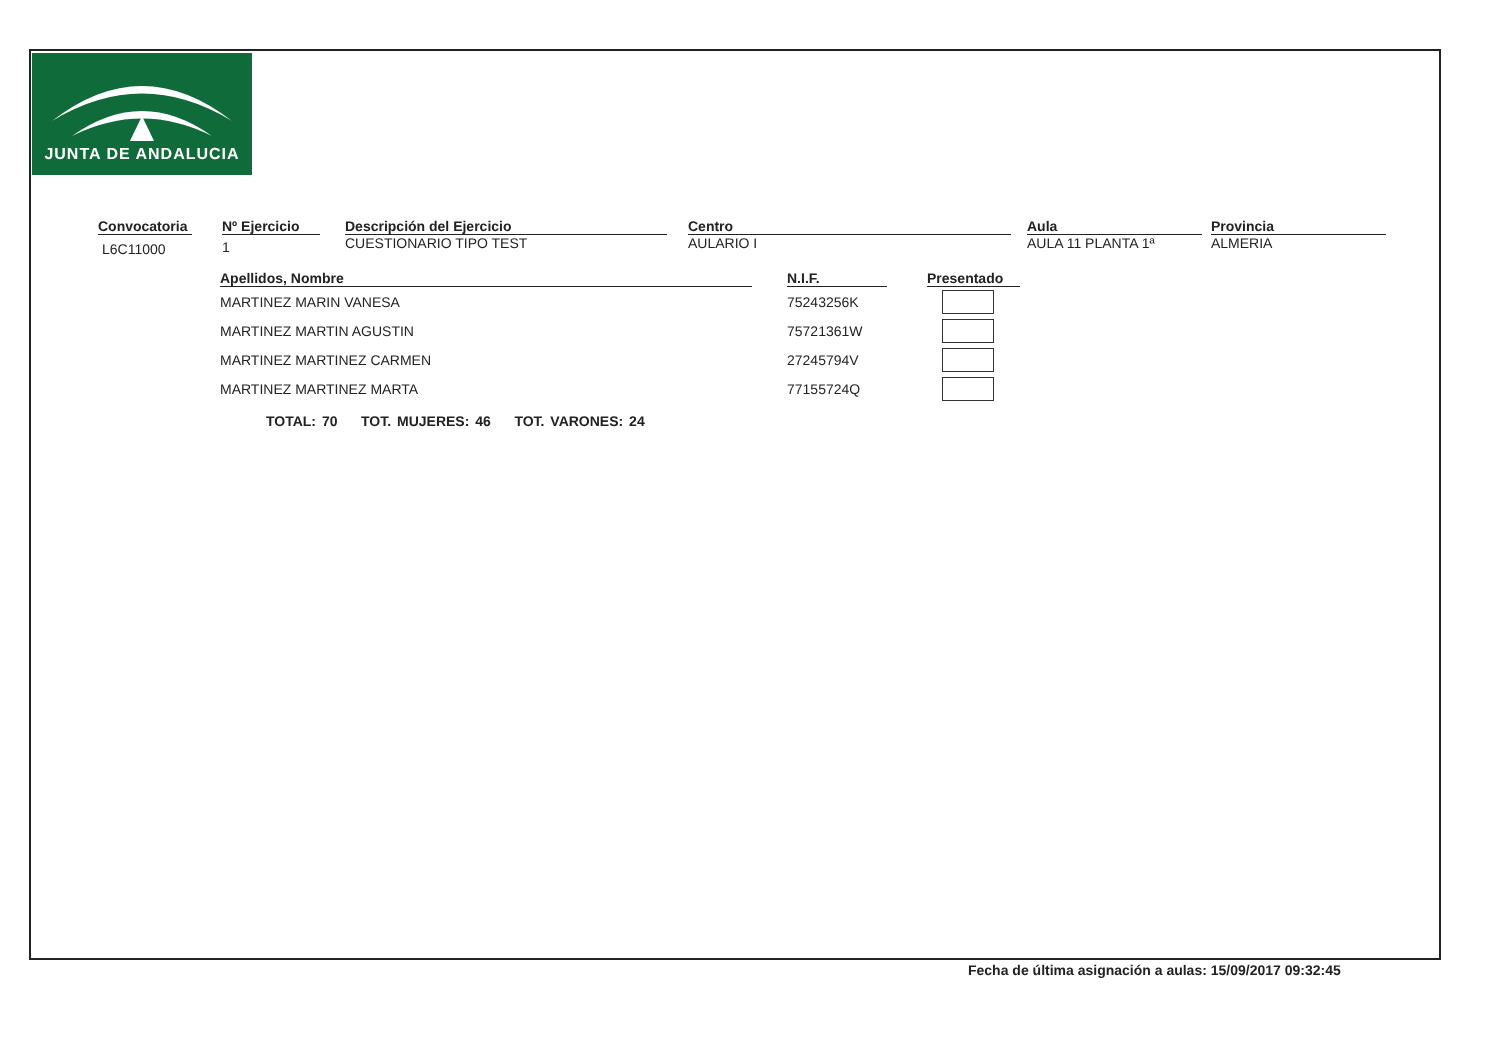JUNTA DE ANDALUCIA
Convocatoria
L6C11000
Nº Ejercicio
1
Descripción del Ejercicio
CUESTIONARIO TIPO TEST
Centro
AULARIO I
Aula
AULA 11 PLANTA 1ª
Provincia
ALMERIA
| Apellidos, Nombre | | N.I.F. | | Presentado |
| --- | --- | --- | --- | --- |
| MARTINEZ MARIN VANESA | | 75243256K | | |
| MARTINEZ MARTIN AGUSTIN | | 75721361W | | |
| MARTINEZ MARTINEZ CARMEN | | 27245794V | | |
| MARTINEZ MARTINEZ MARTA | | 77155724Q | | |
TOTAL: 70 TOT. MUJERES: 46 TOT. VARONES: 24
Fecha de última asignación a aulas: 15/09/2017 09:32:45